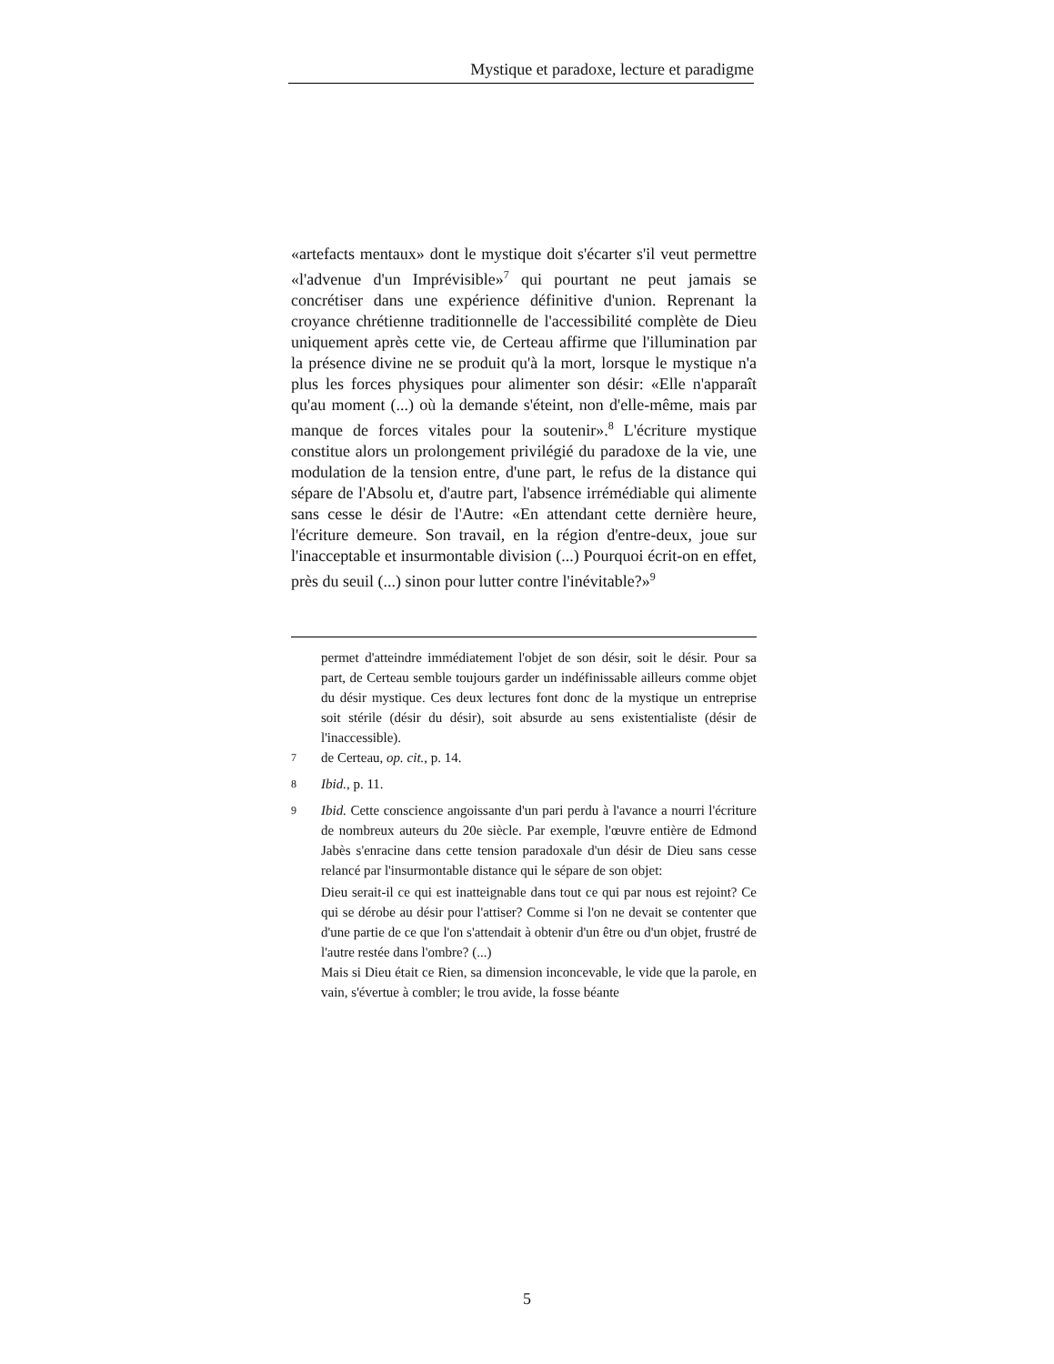Mystique et paradoxe, lecture et paradigme
«artefacts mentaux» dont le mystique doit s'écarter s'il veut permettre «l'advenue d'un Imprévisible»<sup>7</sup> qui pourtant ne peut jamais se concrétiser dans une expérience définitive d'union. Reprenant la croyance chrétienne traditionnelle de l'accessibilité complète de Dieu uniquement après cette vie, de Certeau affirme que l'illumination par la présence divine ne se produit qu'à la mort, lorsque le mystique n'a plus les forces physiques pour alimenter son désir: «Elle n'apparaît qu'au moment (...) où la demande s'éteint, non d'elle-même, mais par manque de forces vitales pour la soutenir».<sup>8</sup> L'écriture mystique constitue alors un prolongement privilégié du paradoxe de la vie, une modulation de la tension entre, d'une part, le refus de la distance qui sépare de l'Absolu et, d'autre part, l'absence irrémédiable qui alimente sans cesse le désir de l'Autre: «En attendant cette dernière heure, l'écriture demeure. Son travail, en la région d'entre-deux, joue sur l'inacceptable et insurmontable division (...) Pourquoi écrit-on en effet, près du seuil (...) sinon pour lutter contre l'inévitable?»<sup>9</sup>
permet d'atteindre immédiatement l'objet de son désir, soit le désir. Pour sa part, de Certeau semble toujours garder un indéfinissable ailleurs comme objet du désir mystique. Ces deux lectures font donc de la mystique un entreprise soit stérile (désir du désir), soit absurde au sens existentialiste (désir de l'inaccessible).
<sup>7</sup> de Certeau, op. cit., p. 14.
<sup>8</sup> Ibid., p. 11.
<sup>9</sup> Ibid. Cette conscience angoissante d'un pari perdu à l'avance a nourri l'écriture de nombreux auteurs du 20e siècle. Par exemple, l'œuvre entière de Edmond Jabès s'enracine dans cette tension paradoxale d'un désir de Dieu sans cesse relancé par l'insurmontable distance qui le sépare de son objet:
Dieu serait-il ce qui est inatteignable dans tout ce qui par nous est rejoint? Ce qui se dérobe au désir pour l'attiser? Comme si l'on ne devait se contenter que d'une partie de ce que l'on s'attendait à obtenir d'un être ou d'un objet, frustré de l'autre restée dans l'ombre? (...)
Mais si Dieu était ce Rien, sa dimension inconcevable, le vide que la parole, en vain, s'évertue à combler; le trou avide, la fosse béante
5